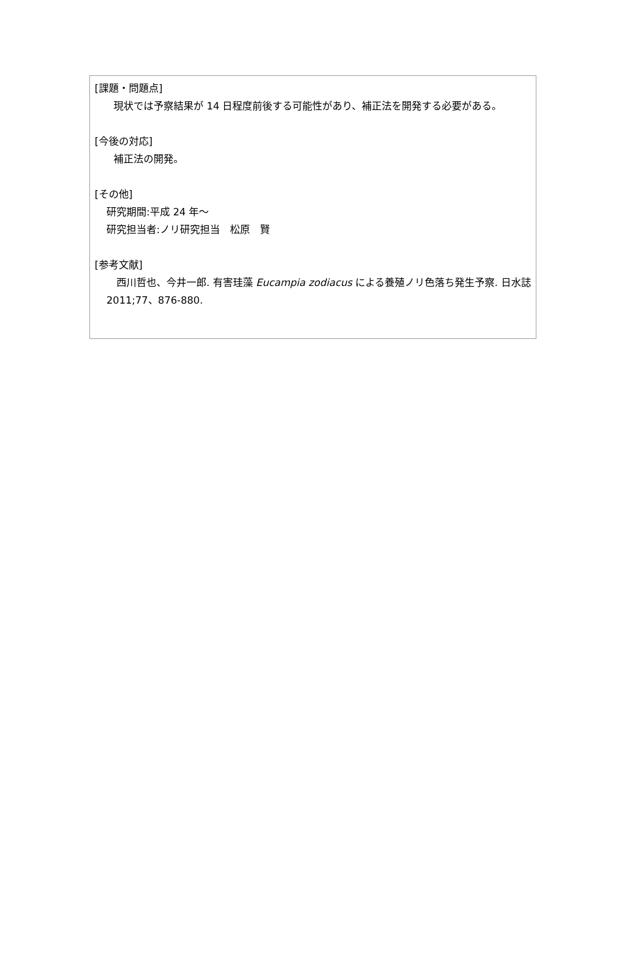[課題・問題点]
現状では予察結果が 14 日程度前後する可能性があり、補正法を開発する必要がある。
[今後の対応]
補正法の開発。
[その他]
研究期間:平成 24 年～
研究担当者:ノリ研究担当　松原　賢
[参考文献]
　西川哲也、今井一郎. 有害珪藻 Eucampia zodiacus による養殖ノリ色落ち発生予察. 日水誌 2011;77、876-880.